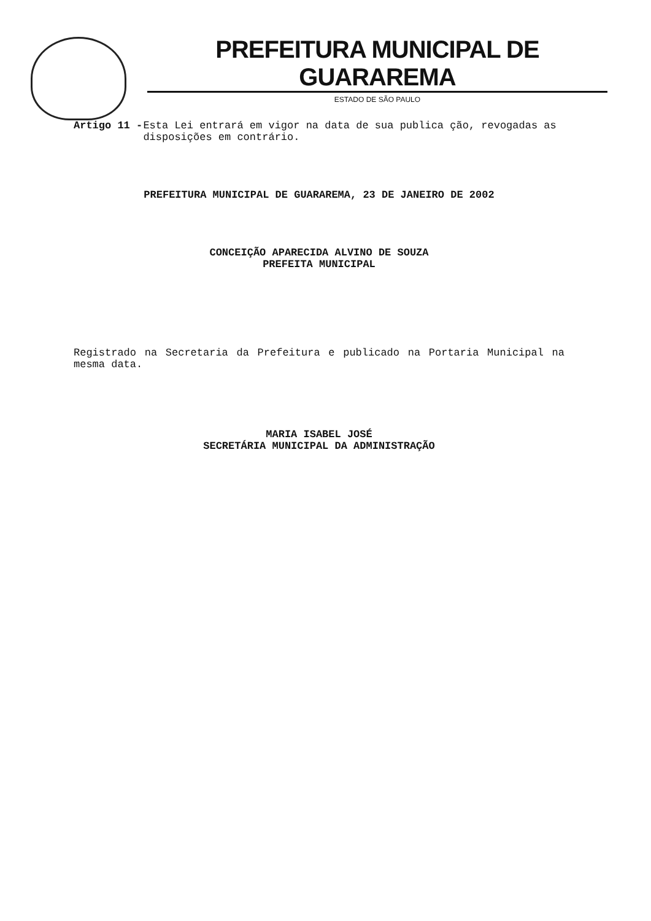PREFEITURA MUNICIPAL DE GUARAREMA
ESTADO DE SÃO PAULO
Artigo 11 - Esta Lei entrará em vigor na data de sua publica ção, revogadas as disposições em contrário.
PREFEITURA MUNICIPAL DE GUARAREMA, 23 DE JANEIRO DE 2002
CONCEIÇÃO APARECIDA ALVINO DE SOUZA
PREFEITA MUNICIPAL
Registrado na Secretaria da Prefeitura e publicado na Portaria Municipal na mesma data.
MARIA ISABEL JOSÉ
SECRETÁRIA MUNICIPAL DA ADMINISTRAÇÃO